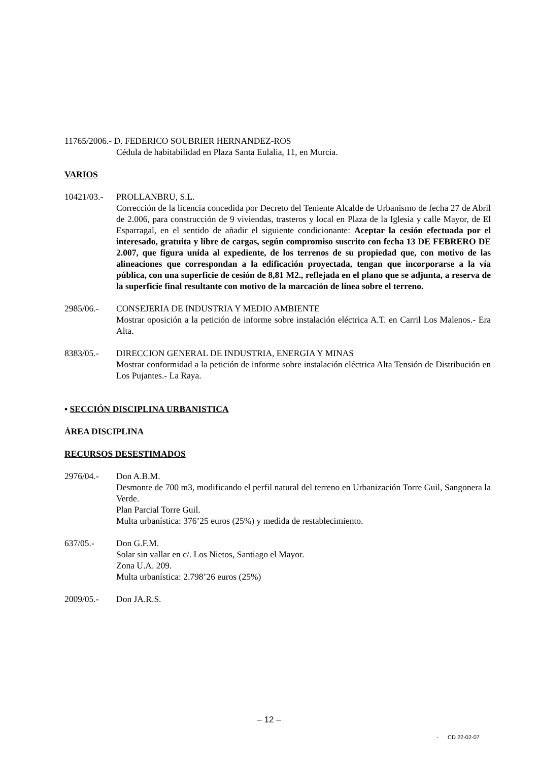11765/2006.- D. FEDERICO SOUBRIER HERNANDEZ-ROS
Cédula de habitabilidad en Plaza Santa Eulalia, 11, en Murcia.
VARIOS
10421/03.-
PROLLANBRU, S.L.
Corrección de la licencia concedida por Decreto del Teniente Alcalde de Urbanismo de fecha 27 de Abril de 2.006, para construcción de 9 viviendas, trasteros y local en Plaza de la Iglesia y calle Mayor, de El Esparragal, en el sentido de añadir el siguiente condicionante: Aceptar la cesión efectuada por el interesado, gratuita y libre de cargas, según compromiso suscrito con fecha 13 DE FEBRERO DE 2.007, que figura unida al expediente, de los terrenos de su propiedad que, con motivo de las alineaciones que correspondan a la edificación proyectada, tengan que incorporarse a la vía pública, con una superficie de cesión de 8,81 M2., reflejada en el plano que se adjunta, a reserva de la superficie final resultante con motivo de la marcación de línea sobre el terreno.
2985/06.- CONSEJERIA DE INDUSTRIA Y MEDIO AMBIENTE
Mostrar oposición a la petición de informe sobre instalación eléctrica A.T. en Carril Los Malenos.- Era Alta.
8383/05.- DIRECCION GENERAL DE INDUSTRIA, ENERGIA Y MINAS
Mostrar conformidad a la petición de informe sobre instalación eléctrica Alta Tensión de Distribución en Los Pujantes.- La Raya.
• SECCIÓN DISCIPLINA URBANISTICA
ÁREA DISCIPLINA
RECURSOS DESESTIMADOS
2976/04.- Don A.B.M.
Desmonte de 700 m3, modificando el perfil natural del terreno en Urbanización Torre Guil, Sangonera la Verde.
Plan Parcial Torre Guil.
Multa urbanística: 376’25 euros (25%) y medida de restablecimiento.
637/05.- Don G.F.M.
Solar sin vallar en c/. Los Nietos, Santiago el Mayor.
Zona U.A. 209.
Multa urbanística: 2.798’26 euros (25%)
2009/05.- Don JA.R.S.
– 12 –
- CD 22-02-07